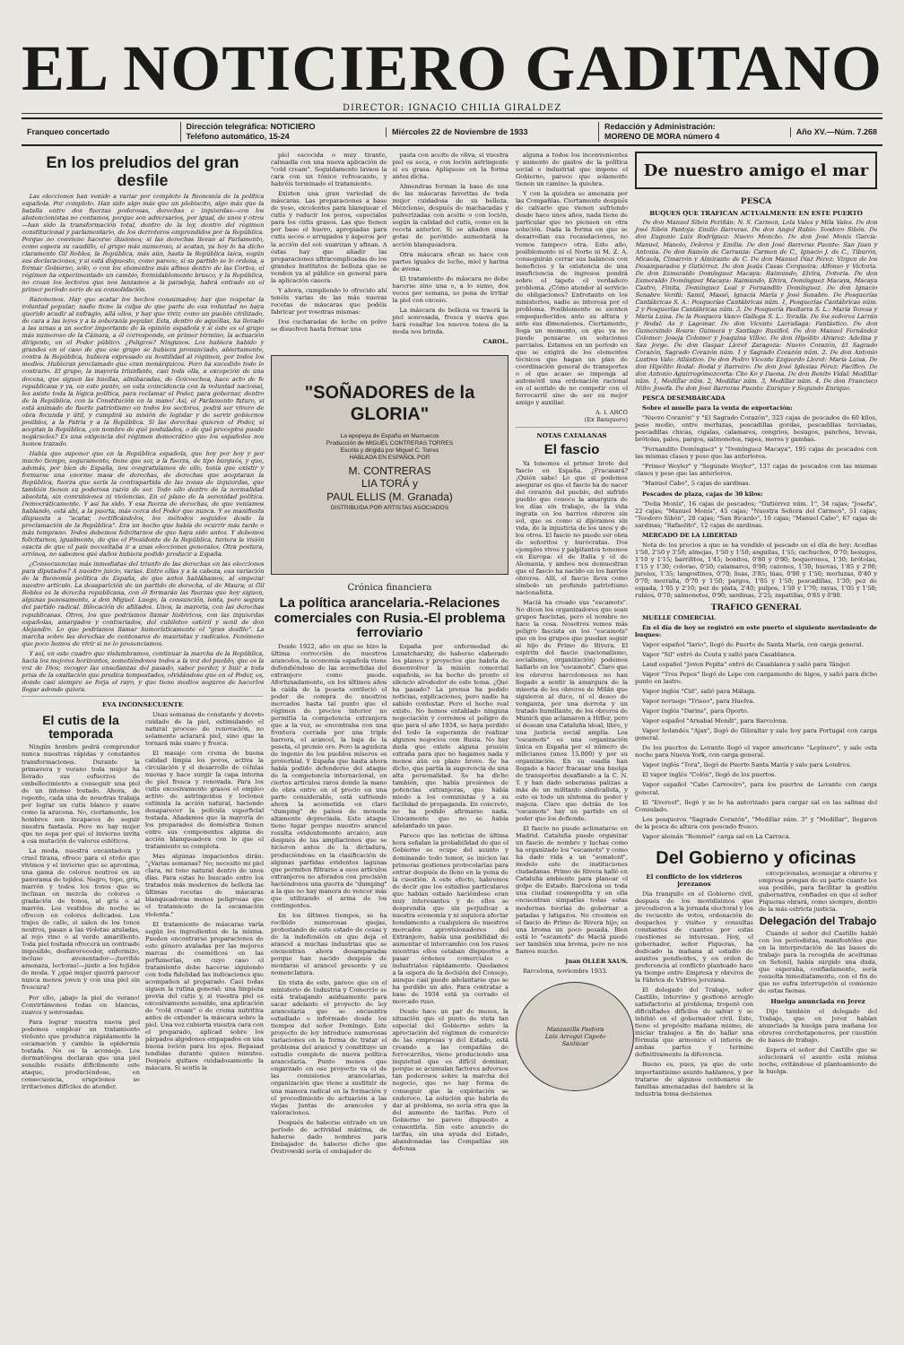EL NOTICIERO GADITANO
DIRECTOR: IGNACIO CHILIA GIRALDEZ
Franqueo concertado
Dirección telegráfica: NOTICIERO
Teléfono automático, 15-24
Miércoles 22 de Noviembre de 1933
Redacción y Administración:
MORENO DE MORA número 4
Año XV.—Núm. 7.268
En los preludios del gran desfile
Las elecciones han venido a variar por completo la fisonomía de la política española. Por completo. Han sido algo más que un plebiscito, algo más que la batalla entre dos fuerzas poderosas, derechas e izquierdas—con los abstencionistas no contamos, porque son adversarios, por igual, de unos y otros—han sido la transformación total, dentro de la ley, dentro del régimen constitucional y parlamentario, de los derroteros emprendidos por la República. Porque no conviene hacerse ilusiones; si las derechas llevan al Parlamento, como espera su caudillo, el grupo más numeroso, si acatan, ya hoy lo ha dicho claramente Gil Robles, la República, más aún, hasta la República laica, según sus declaraciones, y si está dispuesto, como parece, si su partido se lo ordena, a formar Gobierno, sólo, o con los elementos más afines dentro de las Cortes, el régimen ha experimentado un cambio, formidablemente brusco, y la República, no crean los lectores que nos lanzamos a la paradoja, habrá entrado en el primer período serio de su consolidación.
Razonemos. Hay que acatar los hechos consumados; hay que respetar la voluntad popular; nadie tiene la culpa de que parte de esa voluntad no haya querido acudir al sufragio, allá ellos, y hay que vivir, como un pueblo civilizado, de cara a las leyes y a la soberanía popular. Esta, dentro de aquéllas, ha llevado a las urnas a un sector importante de la opinión española y si éste es el grupo más numeroso de la Cámara, a él corresponde, en primer término, la actuación dirigente, en el Poder público. ¿Peligros? Ningunos. Los hubiera habido y grandes en el caso de que ese grupo se hubiera pronunciado, abiertamente, contra la República, hubiera expresado su hostilidad al régimen, por todos los medios. Hubieran proclamado que eran monárquicos. Pero ha sucedido todo lo contrario. El grupo, la mayoría triunfante, casi toda ella, a excepción de una docena, que siguen las huellas, almibaradas, de Goicoechea, hace acto de fe republicana y ya, en este punto, en esta coincidencia con la voluntad nacional, les asiste toda la lógica política, para reclamar el Poder, para gobernar, dentro de la República, con la Constitución en la mano! Así, el Parlamento futuro, si está animado de fuerte patriotismo en todos los sectores, podrá ser vivero de obra fecunda y útil, y cumplirá su misión de legislar y de servir gobiernos posibles, a la Patria y a la República. Si las derechas quieren el Poder, si aceptan la República, ¿en nombre de qué postulados, o de qué preceptos puede negárseles? Es una exigencia del régimen democrático que los españoles nos hemos trazado.
Había que suponer que en la República española, que hoy por hoy y por mucho tiempo, seguramente, tiene que ser, a la fuerza, de tipo burgués, y que, además, por bien de España, nos congratulamos de ello, tenía que existir y formarse una enorme masa de derechas, de derechas que aceptaran la República, fuerza que sería la contrapartida de las zonas de izquierdas, que también tienen su poderosa razón de ser. Todo ello dentro de la normalidad absoluta, sin convulsiones ni violencias. En el plano de la serenidad política. Democráticamente. Y así ha sido. Y esa fuerza de derechas, de que veníamos hablando, está ahí, a la puerta, más cerca del Poder que nunca. Y se manifiesta dispuesta a "acatar, rectificándolos, los métodos seguidos desde la proclamación de la República". Era un hecho que había de ocurrir más tarde o más temprano. Todos debemos felicitarnos de que haya sido antes. Y debemos felicitarnos, igualmente, de que el Presidente de la República, tuviera la visión exacta de que el país necesitaba ir a unas elecciones generales. Otra postura, errónea, no sabemos qué daños hubiera podido producir a España.
¿Consecuencias más inmediatas del triunfo de las derechas en las elecciones para diputados? A nuestro juicio, varias. Entre ellas y a la cabeza, esa variación de la fisonomía política de España, de que antes hablábamos, al empezar nuestro artículo. La desaparición de un partido de derecha, el de Maura; si Gil Robles es la derecha republicana, con él formarán las fuerzas que hoy siguen, algunas penosamente, a don Miguel. Luego, la consunción, lenta, pero segura del partido radical. Bilocación de afiliados. Unos, la mayoría, con las derechas republicanas. Otros, los que podríamos llamar históricos, con las izquierdas españolas, amargados y contrariados, del cubileteo estéril y senil de don Alejandro. Lo que podríamos llamar humorísticamente el "gran desfile". La marcha sobre las derechas de centenares de mauristas y radicales. Fenómeno que poco hemos de vivir si no lo presenciamos.
Y así, en este cuadro que vislumbramos, continuar la marcha de la República, hacia los mejores horizontes, sometiéndonos todos a la voz del pueblo, que es la voz de Dios; recoger las enseñanzas del pasado, saber perder, y huir a toda prisa de la exaltación que predica tempestades, olvidándose que en el Poder, es, donde casi siempre se forja el rayo, y que tiene medios seguros de hacerlos llegar adonde quiera.
EVA INCONSECUENTE
El cutis de la temporada
Ningún hombre podrá comprender nunca nuestras rápidas y constantes transformaciones. Durante la primavera y verano toda mujer ha llevado sus esfuerzos de embellecimiento a conseguir una piel de un intenso tostado. Ahora, de repente, cada una de nosotras trabaja por lograr un cutis blanco y suave como la azucena. No, ciertamente, los hombres son incapaces de seguir nuestra fantasía. Pero no hay mujer que no sepa por qué el invierno invita a esa mutación de valores estéticos.
La moda, nuestra encantadora y cruel tirana, ofrece para el otoño que vivimos y el invierno que se aproxima, una gama de colores neutros en su panorama de tejidos. Negro, topo, gris, marrón y todos los tonos que se inclinan en mezcla de colores o gradación de tonos, al gris o al marrón. Los vestidos de noche se ofrecen en colores delicados. Los trajes de calle, si salen de los tonos neutros, pasan a las violetas azuladas, al rojo vino o al verde amarillento. Toda piel tostada ofrecerá un contraste imposible, desfavorecedor, enfermizo, incluso avenentador—¡terrible amenaza, lectoras!—junto a los tejidos de moda. Y ¿qué mujer querrá parecer nunca menos joven y con una piel sin frescura?
Por ello, ¡abajo la piel de verano! Convirtámonos todas en blancas, suaves y sonrosadas.
Para lograr nuestra nueva piel podemos emplear un tratamiento violento que produzca rápidamente la escamación y cambie la epidermis tostada. No os la aconsejo. Los dermatólogos declaran que una piel sensible resiste difícilmente este ataque, produciéndose, en consecuencia, erupciones se irritaciones difíciles de atender.
Unas semanas de constante y devoto cuidado de la piel, estimulando el natural proceso de renovación, no solamente aclarará piel, sino que la tornará más suave y fresca.
El masaje con crema de buena calidad limpia los poros, activa la circulación y el desarrollo de células nuevas y hace surgir la capa interna de piel fresca y renovada. Para los cutis excesivamente grasos el empleo activo de astringentes y lociones estimula la acción natural, haciendo desaparecer la película superficial tostada. Añadamos que la mayoría de los preparados de doméstica tienen entre sus componentes alguna de acción blanqueadora con lo que el tratamiento se completa.
Mas algunas impacientes dirán: "¿Varias semanas? No; necesito mi piel clara, mi tono natural dentro de unos días. Para estas he buscado entre los tratados más modernos de belleza las últimas recetas de máscaras blanqueadoras menos peligrosas que el tratamiento de la escamación violenta."
El tratamiento de máscaras varía según los ingredientes de la misma. Pueden encontrarse preparaciones de este género avaladas por las mejores marcas de cosméticos en las perfumerías, en cuyo caso el tratamiento debe hacerse siguiendo con toda fidelidad las indicaciones que acompañen al preparado. Casi todas siguen la rutina general: una limpieza previa del cutis y, si vuestra piel es excesivamente sensible, una aplicación de "cold cream" o de crema nutritiva antes de extender la máscara sobre la piel. Una vez cubierta vuestra cara con el preparado, aplicad sobre los párpados algodones empapados en una buena loción para los ojos. Repasad tendidas durante quince minutos. Después quitaos cuidadosamente la máscara. Si sentís la
piel escocida o muy tirante, calmadla con una nueva aplicación de "cold cream". Seguidamente lavaos la cara con un tónico refrescante, y habréis terminado el tratamiento.
Existen una gran variedad de máscaras. Las preparaciones a base de yeso, excelentes para blanquear el cutis y reducir los poros, especiales para los cutis grasos. Las que tienen por base el huevo, apropiadas para cutis secos o arrugados y ásperos por la acción del sol: suavizan y afinan. A éstas hay que añadir las preparaciones ultracomplicadas de los grandes Institutos de belleza que se venden ya al público en general para la aplicación casera.
Y ahora, cumpliendo lo ofrecido ahí tenéis varias de las más nuevas recetas de máscaras que podéis fabricar por vosotras mismas:
Dos cucharadas de leche en polvo se disuelven hasta formar una
pasta con aceite de oliva, si vuestra piel es seca, o con loción astringente si es grasa. Aplíquese en la forma antes dicha.
Almendras forman la base de una de las máscaras favoritas de toda mujer cuidadosa de su belleza. Mézclense, después de machacadas y pulverizadas con aceite o con loción, según la calidad del cutis, como en la receta anterior. Si se añaden unas gotas de peróxido aumentará la acción blanqueadora.
Otra máscara eficaz se hace con partes iguales de leche, miel y harina de avena.
El tratamiento de máscara no debe hacerse sino una o, a lo sumo, dos veces por semana, so pena de irritar la piel con exceso.
La máscara de belleza os traerá la piel sonrosada, fresca y nueva que hará resaltar los nuevos tonos de la moda nos brinda.
CAROL.
"SOÑADORES de la GLORIA"
La epopeya de España en Marruecos
Producción de MIGUEL CONTRERAS TORRES
Escrita y dirigida por Miguel C. Torres
HABLADA EN ESPAÑOL POR
M. CONTRERAS
LIA TORÁ y
PAUL ELLIS (M. Granada)
DISTRIBUIDA POR ARTISTAS ASOCIADOS
Crónica financiera
La política arancelaria.-Relaciones comerciales con Rusia.-El problema ferroviario
Desde 1922, año en que se hizo la última corrección de nuestros aranceles, la economía española viene defendiéndose de las acometidas del extranjero como puede. Afortunadamente, en los últimos años la caída de la peseta envileció el poder de compra de nuestros mercados hasta tal punto que el régimen de precios interior no permitía la competencia extranjera que a la vez, se encontraba con una frontera cerrada por una triple barrera, el arancel, la baja de la peseta, el premio oro. Pero la agudeza de ingenio de los pueblos míseros es proverbial. Y España que hasta ahora había podido defenderse del ataque de la competencia internacional, en ciertos artículos raros donde la mano de obra entre en el precio en una parte considerable, está sufriendo ahora la acometida en claro "dumping" de países de moneda altamente depreciada. Este ataque tiene lugar porque nuestro arancel resulta evidentemente arcaico, aun después de las ampliaciones que se hicieron antes de la dictadura, produciéndose en la clasificación de algunas partidas evidentes lagunas que permiten filtrarse a esos artículos extranjeros no aforados con precisión haciéndonos una guerra de "dumping" a la que no hay manera de vencer más que utilizando el arma de los contingentes.
En los últimos tiempos, se ha recibido numerosas quejas, protestando de este estado de cosas y de la indefensión en que deja el arancel a muchas industrias que se encuentran ahora desamparadas porque han nacido después de montarse el arancel presente y su nomenclatura.
En vista de esto, parece que en el ministerio de Industria y Comercio se está trabajando asiduamente para sacar adelante el proyecto de ley arancelaria que se encuentra estudiado e informado desde los tiempos del señor Domingo. Este proyecto de ley introduce numerosas variaciones en la forma de tratar el problema del arancel y constituye un estudio completo de nueva política arancelaria. Punto menos que engarzado en ese proyecto va el de las comisiones arancelarias, organización que viene a sustituir de una manera radical en la formación y el procedimiento de actuación a las viejas Juntas de aranceles y valoraciones.
Después de haberse entrado en un período de actividad máxima, de haberse dado nombres para Embajador de haberse dicho que Ovstrowski sería el embajador de
España por enfermedad de Lunatcharsky, de haberse elaborado los planes y proyectos que habría de desenvolver la misión comercial española, se ha hecho de pronto el silencio alrededor de este tema. ¿Qué ha pasado? La prensa ha pedido noticias, explicaciones, pero nadie ha sabido contestar. Pero el hecho real existe. No hemos entablado ninguna negociación y corremos el peligro de que para el año 1934, se haya perdido del todo la esperanza de realizar algunos negocios con Rusia. No hay duda que existe alguna presión extraña para que no hagamos nada y menos aún en plazo breve. Se ha dicho, que partía la sugerencia de una alta personalidad. Se ha dicho también, que había presiones de potencias extranjeras, que había miedo a los comunistas y a su facilidad de propaganda. En concreto, no ha podido afirmarse nada. Únicamente que no se había adelantado un paso.
Parece que las noticias de última hora señalan la probabilidad de que el Gobierno se ocupe del asunto y dominando todo temor, se inicien las primeras gestiones protocolarias para entrar después de lleno en la yema de la cuestión. A este efecto, habremos de decir que los estudios particulares que habían estado haciéndose eran muy interesantes y de ellos se desprendía que sin perjudicar a nuestra economía y ni siquiera afectar hondamente a cualquiera de nuestros mercados aprovisionadores del Extranjero, había una posibilidad de aumentar el intercambio con los rusos mientras ellos estaban dispuestos a pasar órdenes comerciales e industriales rápidamente. Quedamos a la espera de la decisión del Consejo, aunque casi puede adelantarse que se ha perdido un año. Para contratar a base de 1934 está ya cerrado el mercado ruso.
Desde hace un par de meses, la situación que el punto de vista tan especial del Gobierno sobre la apreciación del régimen de consorcio de las empresas y del Estado, está creando a las compañías de ferrocarriles, viene produciendo una inquietud que es difícil dominar, porque se acumulan factores adversos tan poderosos sobre la marcha del negocio, que no hay forma de conseguir que la explotación se enderece. La solución que habría de dar al problema, no sería otra que la del aumento de tarifas. Pero el Gobierno no parece dispuesto a consentirla. Sin este anuncio de tarifas, sin una ayuda del Estado, abandonadas las Compañías sin defensa
alguna a todos los inconvenientes y aumento de gastos de la política social e industrial que impone el Gobierno, parece que solamente tienen un camino: la quiebra.
Y con la quiebra se amenaza por las Compañías. Ciertamente después de calvario que vienen sufriendo desde hace unos años, nada tiene de particular que no piensen en otra solución. Dada la forma en que se desarrollan sus recaudaciones, no vemos tampoco otra. Este año, posiblemente ni el Norte ni M. Z. A. conseguirán cerrar sus balances con beneficios y la existencia de una insuficiencia de ingresos pondrá sobre el tapete el verdadero problema. ¿Cómo atender al servicio de obligaciones? Entretanto en los ministerios, nadie se interesa por el problema. Posiblemente se sienten empequeñecidos ante su altura y ante sus dimensiones. Ciertamente, llega un momento, en que ya no puede pensarse en soluciones parciales. Estamos en un período en que se exigirá de los elementos técnicos que hagan un plan de coordinación general de transportes o el que acaso se imponga al automóvil una ordenación racional en el sentido de no competir con el ferrocarril sino de ser su mejor amigo y auxiliar.
A. I. ARCO
(Ex Banquero)
NOTAS CATALANAS
El fascio
Ya tenemos el primer brote del fascio en España. ¿Fracasará? ¡Quién sabe! Lo que sí podemos asegurar es que el fascio ha de nacer del corazón del pueblo, del sufrido pueblo que conoce la amargura de los días sin trabajo, de la vida ingrata en los barrios obreros sin sol, que es como si dijéramos sin vida, de la injusticia de los unos y de los otros. El fascio no puede ser obra de señoritos y burócratas. Dos ejemplos vivos y palpitantes tenemos en Europa: el de Italia y el de Alemania, y ambos nos demuestran que el fascio ha nacido en los barrios obreros. Allí, el fascio lleva como símbolo un profundo patriotismo nacionalista.
Maciá ha creado sus "escamots". No dicen los organizadores que sean grupos fascistas, pero el nombre no hace la cosa. Nosotros vemos más peligro fascista en los "escamots" que en los grupos que puedan seguir al hijo de Primo de Rivera. El espíritu del fascio (nacionalismo, socialismo, organización) podemos hallarlo en los "escamots". Claro que los obreros barceloneses no han llegado a sentir la amargura de la miseria de los obreros de Milán que siguieron al duce, ni el deseo de venganza, por una derrota y un tratado humillante, de los obreros de Munich que aclamaron a Hitler, pero sí desean una Cataluña ideal, libre, y una justicia social amplia. Los "escamots" es una organización única en España por el número de milicianos (unos 15.000) y por su organización. En su osadía han llegado a hacer fracasar una huelga de transportes desafiando a la C. N. T. y han dado soberanas palizas a más de un militante sindicalista, y esto es todo un síntoma de poder y majeza. Claro que detrás de los "escamots" hay un partido en el poder que los defiende.
El fascio no puede aclimatarse en Madrid. Cataluña puede organizar un fascio de nombre y luchas como ha organizado los "escamots" y como ha dado vida a un "somatent", modelo este de instituciones ciudadanas. Primo de Rivera halló en Cataluña ambiente para planear el golpe de Estado. Barcelona es toda una ciudad cosmopolita y en ella encuentran simpatías todas estas modernas teorías de gobernar a patadas y latigazos. No creemos en el fascio de Primo de Rivera hijo; es una broma un poco pesada. Bien está lo "escamots" de Maciá puede ser también una broma, pero no nos fiamos mucho.
Juan OLLER XAUS.
Barcelona, noviembre 1933.
Manzanilla Pastora
Luis Arregui Capote
Sanlúcar
De nuestro amigo el mar
PESCA
BUQUES QUE TRAFICAN ACTUALMENTE EN ESTE PUERTO
De don Manuel Sibón Periñán: N. S. Carmen, Lola Vales y Mila Vales. De don José Sibón Pantoja: Emilio Barreras. De don Angel Rubio: Teodoro Sibón. De don Eugenio Luis Rodríguez: Nuevo Moncho. De don José Monís García: Manuel, Manolo, Dolores y Emilia. De don José Barreras Puente: San Juan y Antonia. De don Ramón de Carranza: Carmen de C., Ignacio J. de C., Tiburón, Micaela, Cimarrón y Almirante de C. De don Manuel Díaz Pérez: Virgen de los Desamparados y Gutiérrez. De don Jesús Casas Cerqueira: Alfonso y Victoria. De don Esmeraldo Domínguez Macaya: Raimundo, Elvira, Dotoria. De don Esmeraldo Domínguez Macaya: Raimundo, Elvira, Domínguez Macaya, Macaya Castro, Finita, Domínguez Leal y Fernandito Domínguez. De don Ignacio Senabre Verdú: Samil, Massó, Ignacia María y José Senabre. De Pesquerías Cantábricas S. A.: Pesquerías Cantábricas núm. 1, Pesquerías Cantábricas núm. 2 y Pesquerías Cantábricas núm. 3. De Pesquería Pasitarra S. L.: María Teresa y María Luisa. De la Pesquera Vasco Gallega S. L.: Toralla. De los señores Larrán y Rodal: As y Lagomar. De don Vicente Larrañaga: Fantástico. De don Gumersindo Roura: Guimerá y Santiago Rusiñol. De don Manuel Fernández Colomer: Joseja Colomer y Joaquina Villoc. De don Hipólito Alvarez: Adelina y San Jorge. De don Gaspar Lloret Zaragoza: Nuevo Corazón, El Sagrado Corazón, Sagrado Corazón núm. 1 y Sagrado Corazón núm. 2. De don Antonio Lustres Vale: Atlántico. De don Pedro Vicente Ezquerdo Lloret: María Luisa. De don Hipólito Rodal: Rodal y Barreiro. De don José Iglesias Pérez: Pacífico. De don Antonio Aguirregómezcorta: Cho Ko y Daona. De don Benito Vidal: Medillar núm. 1, Medillar núm. 2, Medillar núm. 3, Medillar núm. 4. De don Francisco Niño: Josefa. De don José Barreras Puente: Enrique y Segundo Enrique.
PESCA DESEMBARCADA
Sobre el muelle para la venta de exportación:
"Nuevo Corazón" y "El Sagrado Corazón", 323 cajas de pescados de 60 kilos, peso medio, entre merluzas, pescadillas gordas, pescadillas terciadas, pescadillas chicas, cigalas, calamares, congrios, besugos, panchos, brecas, brótolas, palos, pargos, salmonetes, rapes, meros y gambas.
"Fernandito Domínguez" y "Domínguez Macaya", 195 cajas de pescados con las mismas clases y peso que las anteriores.
"Primer Weyler" y "Segundo Weyler", 137 cajas de pescados con las mismas clases y peso que las anteriores.
"Manuel Cabo", 5 cajas de sardinas.
Pescados de plaza, cajas de 30 kilos:
"Delia Monís", 16 cajas de pescados; "Gutiérrez núm. 1", 34 cajas; "Josefa", 22 cajas; "Manuel Monís", 45 cajas; "Nuestra Señora del Carmen", 51 cajas; "Teodoro Sibón", 28 cajas; "San Ricardo", 10 cajas; "Manuel Cabo", 67 cajas de sardinas; "Rafaelito", 12 cajas de sardinas.
MERCADO DE LA LIBERTAD
Nota de los precios a que se ha vendido el pescado en el día de hoy: Acedias 1'50, 2'50 y 3'50; almejas, 1'50 y 1'50; anguilas, 1'55; cachuchos, 0'70; besugos, 1'10 y 1'15; barrilitos, 1'45; bonitos, 0'80 y 0'90; boquerones, 1'30; brótolas, 1'15 y 1'30; colorao, 0'50; calamares, 0'90; cazones, 1'30; huevas, 1'85 y 2'00; jureles, 1'35; langostinos, 0'70; lisas, 3'85; lúas, 0'90 y 1'50; merluzas, 0'40 y 0'70; morralla, 0'70 y 1'50; pargos, 1'05 y 1'50; pescadillas, 1'30; pez de espada, 1'05 y 2'10; pez de plata, 2'40; pulpos, 1'50 y 1'70; rayas, 1'05 y 1'50; rubios, 0'70; salmonetes, 0'90; sardinas, 2'25; zapatillas, 0'85 y 0'90.
TRAFICO GENERAL
MUELLE COMERCIAL
En el día de hoy se registró en este puerto el siguiente movimiento de buques:
Vapor español "Iario", llegó de Puerto de Santa María, con carga general.
Vapor "Sil" entró de Ceuta y salió para Casablanca.
Laud español "Joven Pepita" entró de Casablanca y salió para Tánger.
Vapor "Tres Pepes" llegó de Lepe con cargamento de higos, y salió para dicho punto en lastre.
Vapor inglés "Cid", salió para Málaga.
Vapor noruego "Triseo", para Huelva.
Vapor inglés "Darins", para Oporto.
Vapor español "Arnabal Mendi", para Barcelona.
Vapor holandés "Ajax", llegó de Gibraltar y sale hoy para Portugal con carga general.
De los puertos de Levante llegó el vapor americano "Lepinero", y sale esta noche para Nueva York, con carga general.
Vapor inglés "Tora", llegó de Puerto Santa María y sale para Londres.
El vapor inglés "Colón", llegó de los puertos.
Vapor español "Cabo Carvoeiro", para los puertos de Levante con carga general.
El "Everest", llegó y se le ha autorizado para cargar sal en las salinas del Consulado.
Los pesqueros "Sagrado Corazón", "Medillar núm. 3" y "Medillar", llegaron de la pesca de altura con pescado fresco.
Vapor alemán "Remmel" carga sal en La Carraca.
Del Gobierno y oficinas
El conflicto de los vidrieros jerezanos
Día tranquilo en el Gobierno civil, después de los movidísimos que precedieron a la jornada electoral y los de recuento de votos, ordenación de despachos y visiteo y consultas constantes de cuantos por estas cuestiones se interesan. Hoy, el gobernador, señor Piqueras, ha dedicado la mañana al estudio de asuntos pendientes, y en orden de preferencia al conflicto planteado hace ya tiempo entre Empresa y obreros de la Fábrica de Vidrios jerezana.
El delegado del Trabajo, señor Castillo, intervino y gestionó arreglo satisfactorio al problema; tropezó con dificultades difíciles de salvar y se inhibió en el gobernador civil. Este, tiene el propósito mañana mismo, de iniciar trabajos a fin de hallar una fórmula que armonice el interés de ambas partes y termine definitivamente la diferencia.
Bueno es, pues, ya que de este importantísimo asunto hablamos, y por tratarse de algunos centenares de familias amenazadas del hambre si la industria toma decisiones
excepcionales, aconsejar a obreros y empresa pongan de su parte cuanto les sea posible, para facilitar la gestión gubernativa, confiados en que el señor Piqueras obrará, como siempre, dentro de la más estricta justicia.
Delegación del Trabajo
Cuando el señor del Castillo habló con los periodistas, manifestóles que en la interpretación de las bases de trabajo para la recogida de aceitunas en Setenil, había surgido una duda, que esperaba, confiadamente, sería resuelta inmediatamente, con el fin de que no sufra interrupción el comienzo de estas faenas.
Huelga anunciada en Jerez
Dijo también el delegado del Trabajo, que en Jerez habían anunciado la huelga para mañana los obreros corchotaponeros, por cuestión de bases de trabajo.
Espera el señor del Castillo que se solucionará el asunto esta misma noche, evitándose el planteamiento de la huelga.